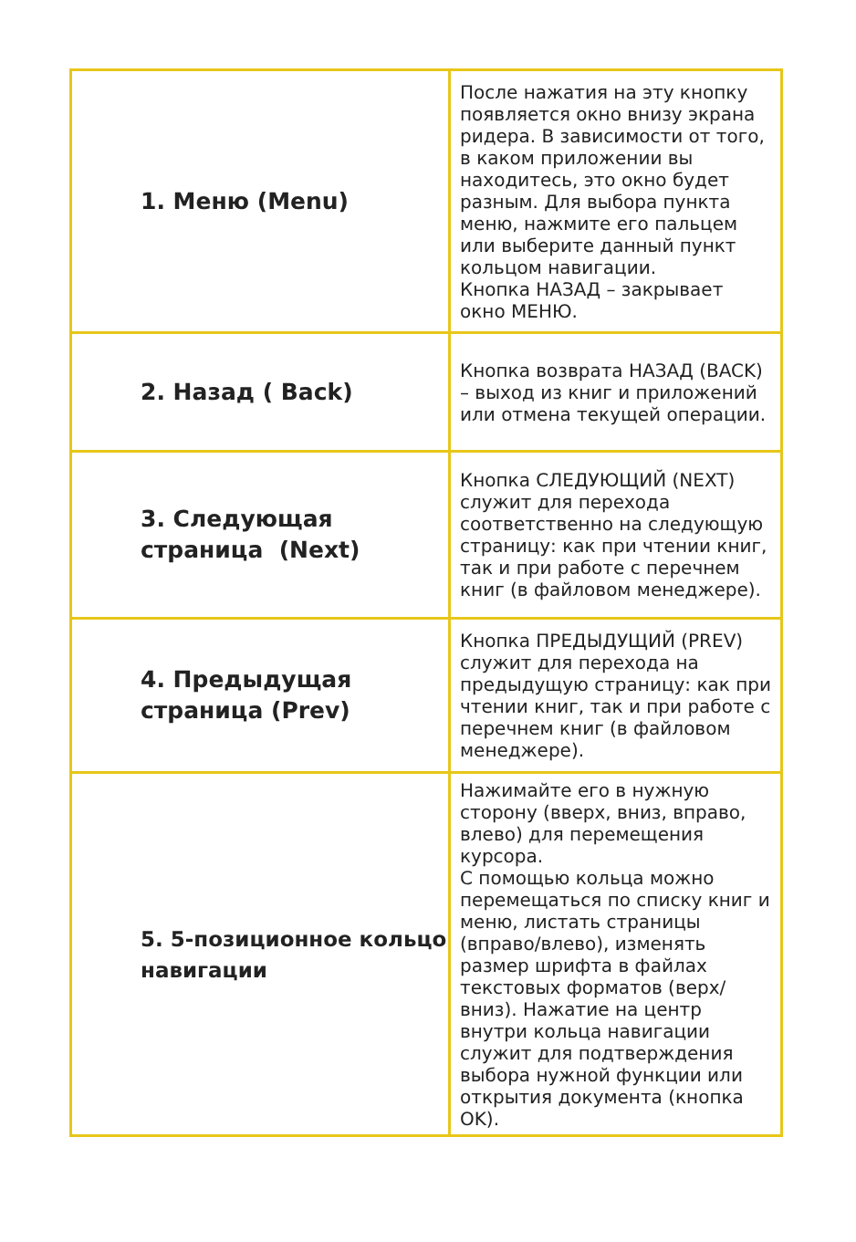| 1. Меню (Menu) | После нажатия на эту кнопку появляется окно внизу экрана ридера. В зависимости от того, в каком приложении вы находитесь, это окно будет разным. Для выбора пункта меню, нажмите его пальцем или выберите данный пункт кольцом навигации. Кнопка НАЗАД – закрывает окно МЕНЮ. |
| 2. Назад ( Back) | Кнопка возврата НАЗАД (BACK) – выход из книг и приложений или отмена текущей операции. |
| 3. Следующая страница (Next) | Кнопка СЛЕДУЮЩИЙ (NEXT) служит для перехода соответственно на следующую страницу: как при чтении книг, так и при работе с перечнем книг (в файловом менеджере). |
| 4. Предыдущая страница (Prev) | Кнопка ПРЕДЫДУЩИЙ (PREV) служит для перехода на предыдущую страницу: как при чтении книг, так и при работе с перечнем книг (в файловом менеджере). |
| 5. 5-позиционное кольцо навигации | Нажимайте его в нужную сторону (вверх, вниз, вправо, влево) для перемещения курсора. С помощью кольца можно перемещаться по списку книг и меню, листать страницы (вправо/влево), изменять размер шрифта в файлах текстовых форматов (верх/вниз). Нажатие на центр внутри кольца навигации служит для подтверждения выбора нужной функции или открытия документа (кнопка OK). |